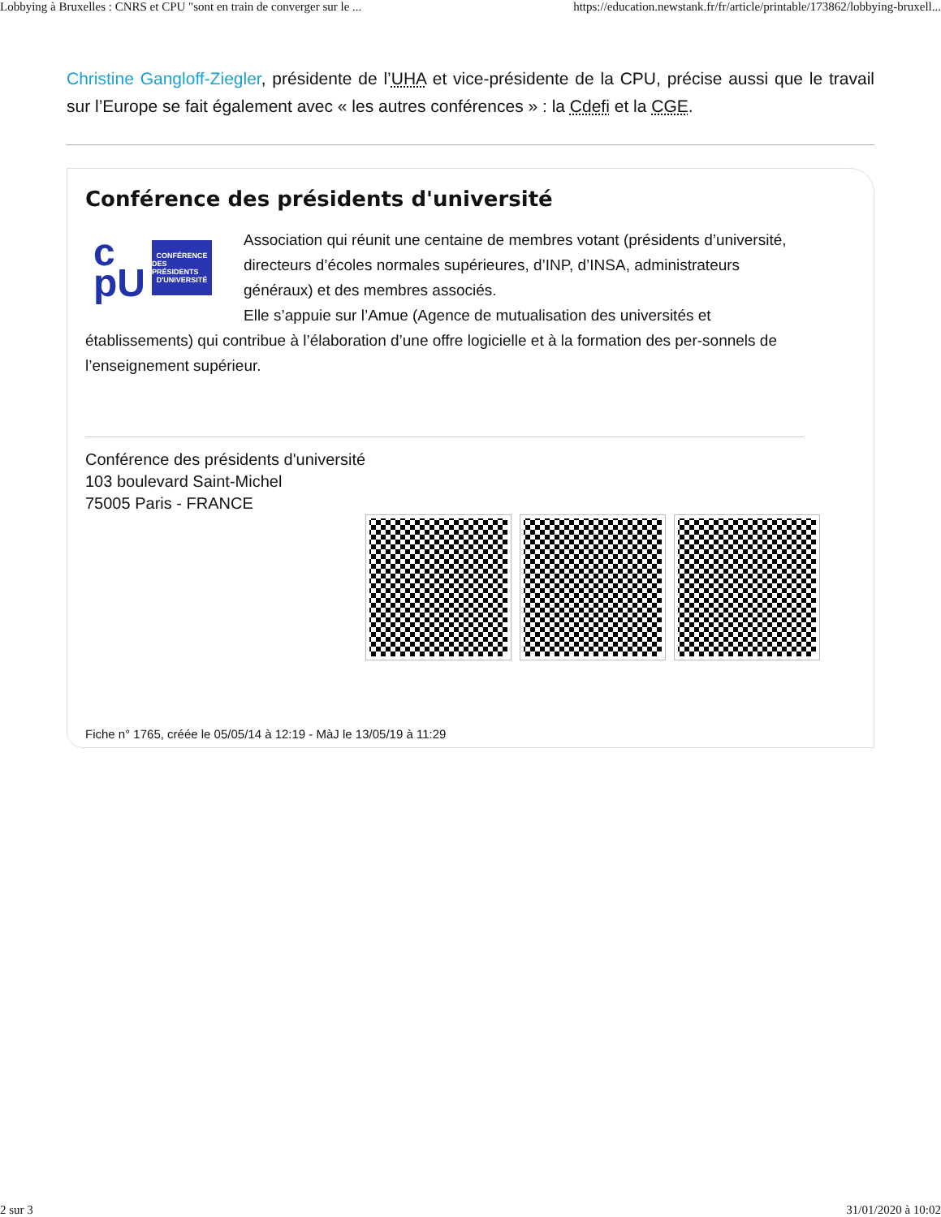Lobbying à Bruxelles : CNRS et CPU "sont en train de converger sur le ... https://education.newstank.fr/fr/article/printable/173862/lobbying-bruxell...
Christine Gangloff-Ziegler, présidente de l’UHA et vice-présidente de la CPU, précise aussi que le travail sur l’Europe se fait également avec « les autres conférences » : la Cdefi et la CGE.
Conférence des présidents d'université
c
pU
CONFÉRENCE
DES PRÉSIDENTS
D'UNIVERSITÉ
Association qui réunit une centaine de membres votant (présidents d’université, directeurs d’écoles normales supérieures, d’INP, d’INSA, administrateurs généraux) et des membres associés.
Elle s’appuie sur l’Amue (Agence de mutualisation des universités et établissements) qui contribue à l’élaboration d’une offre logicielle et à la formation des per-sonnels de l’enseignement supérieur.
Conférence des présidents d'université
103 boulevard Saint-Michel
75005 Paris - FRANCE
Fiche n° 1765, créée le 05/05/14 à 12:19 - MàJ le 13/05/19 à 11:29
2 sur 3 31/01/2020 à 10:02